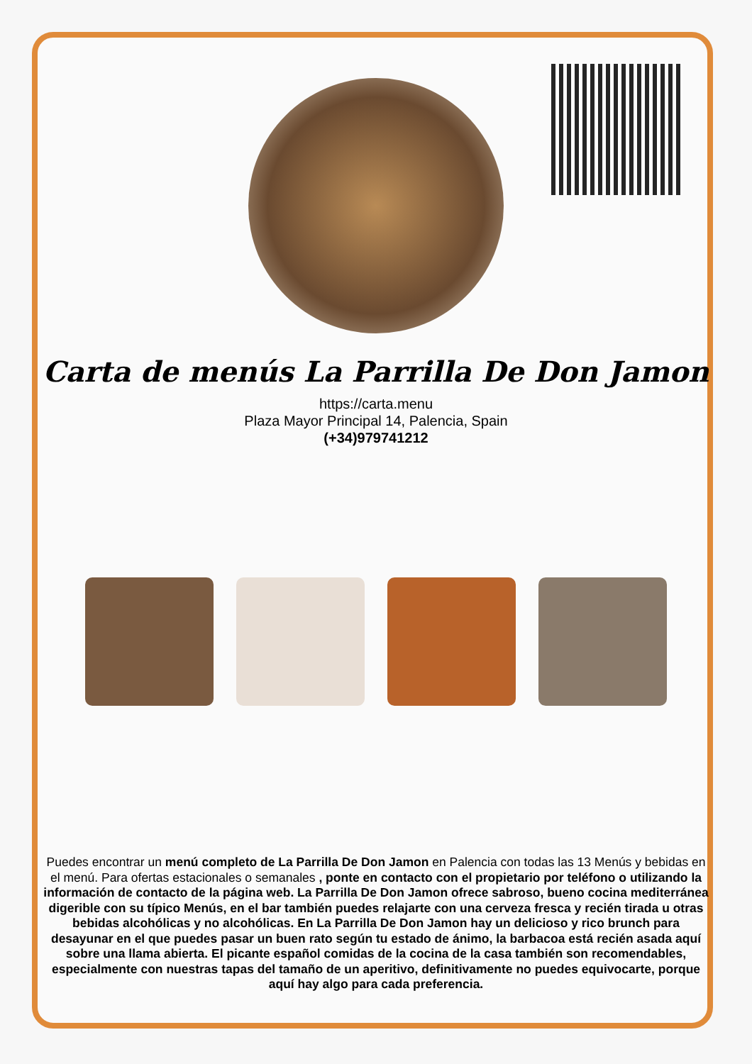Carta de menús La Parrilla De Don Jamon
https://carta.menu
Plaza Mayor Principal 14, Palencia, Spain
(+34)979741212
Puedes encontrar un menú completo de La Parrilla De Don Jamon en Palencia con todas las 13 Menús y bebidas en el menú. Para ofertas estacionales o semanales , ponte en contacto con el propietario por teléfono o utilizando la información de contacto de la página web. La Parrilla De Don Jamon ofrece sabroso, bueno cocina mediterránea digerible con su típico Menús, en el bar también puedes relajarte con una cerveza fresca y recién tirada u otras bebidas alcohólicas y no alcohólicas. En La Parrilla De Don Jamon hay un delicioso y rico brunch para desayunar en el que puedes pasar un buen rato según tu estado de ánimo, la barbacoa está recién asada aquí sobre una llama abierta. El picante español comidas de la cocina de la casa también son recomendables, especialmente con nuestras tapas del tamaño de un aperitivo, definitivamente no puedes equivocarte, porque aquí hay algo para cada preferencia.